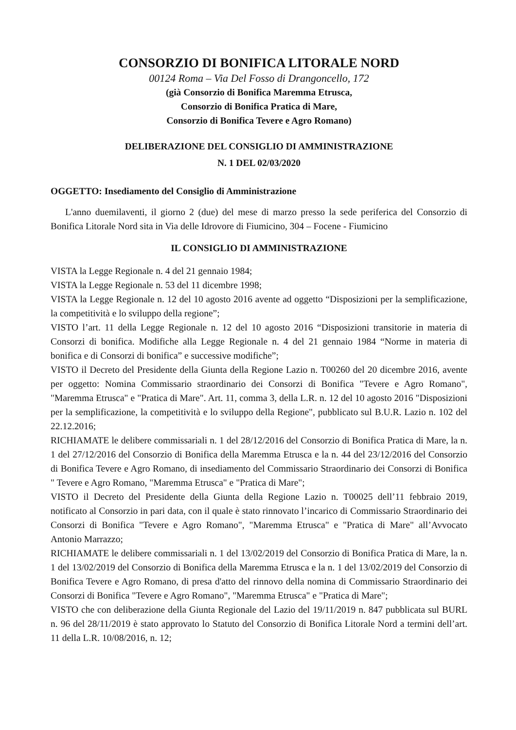CONSORZIO DI BONIFICA LITORALE NORD
00124 Roma – Via Del Fosso di Drangoncello, 172
(già Consorzio di Bonifica Maremma Etrusca,
Consorzio di Bonifica Pratica di Mare,
Consorzio di Bonifica Tevere e Agro Romano)
DELIBERAZIONE DEL CONSIGLIO DI AMMINISTRAZIONE
N. 1 DEL 02/03/2020
OGGETTO: Insediamento del Consiglio di Amministrazione
L'anno duemilaventi, il giorno 2 (due) del mese di marzo presso la sede periferica del Consorzio di Bonifica Litorale Nord sita in Via delle Idrovore di Fiumicino, 304 – Focene - Fiumicino
IL CONSIGLIO DI AMMINISTRAZIONE
VISTA la Legge Regionale n. 4 del 21 gennaio 1984;
VISTA la Legge Regionale n. 53 del 11 dicembre 1998;
VISTA la Legge Regionale n. 12 del 10 agosto 2016 avente ad oggetto “Disposizioni per la semplificazione, la competitività e lo sviluppo della regione”;
VISTO l’art. 11 della Legge Regionale n. 12 del 10 agosto 2016 “Disposizioni transitorie in materia di Consorzi di bonifica. Modifiche alla Legge Regionale n. 4 del 21 gennaio 1984 “Norme in materia di bonifica e di Consorzi di bonifica” e successive modifiche”;
VISTO il Decreto del Presidente della Giunta della Regione Lazio n. T00260 del 20 dicembre 2016, avente per oggetto: Nomina Commissario straordinario dei Consorzi di Bonifica "Tevere e Agro Romano", "Maremma Etrusca" e "Pratica di Mare". Art. 11, comma 3, della L.R. n. 12 del 10 agosto 2016 "Disposizioni per la semplificazione, la competitività e lo sviluppo della Regione", pubblicato sul B.U.R. Lazio n. 102 del 22.12.2016;
RICHIAMATE le delibere commissariali n. 1 del 28/12/2016 del Consorzio di Bonifica Pratica di Mare, la n. 1 del 27/12/2016 del Consorzio di Bonifica della Maremma Etrusca e la n. 44 del 23/12/2016 del Consorzio di Bonifica Tevere e Agro Romano, di insediamento del Commissario Straordinario dei Consorzi di Bonifica " Tevere e Agro Romano, "Maremma Etrusca" e "Pratica di Mare";
VISTO il Decreto del Presidente della Giunta della Regione Lazio n. T00025 dell’11 febbraio 2019, notificato al Consorzio in pari data, con il quale è stato rinnovato l’incarico di Commissario Straordinario dei Consorzi di Bonifica "Tevere e Agro Romano", "Maremma Etrusca" e "Pratica di Mare" all’Avvocato Antonio Marrazzo;
RICHIAMATE le delibere commissariali n. 1 del 13/02/2019 del Consorzio di Bonifica Pratica di Mare, la n. 1 del 13/02/2019 del Consorzio di Bonifica della Maremma Etrusca e la n. 1 del 13/02/2019 del Consorzio di Bonifica Tevere e Agro Romano, di presa d'atto del rinnovo della nomina di Commissario Straordinario dei Consorzi di Bonifica "Tevere e Agro Romano", "Maremma Etrusca" e "Pratica di Mare";
VISTO che con deliberazione della Giunta Regionale del Lazio del 19/11/2019 n. 847 pubblicata sul BURL n. 96 del 28/11/2019 è stato approvato lo Statuto del Consorzio di Bonifica Litorale Nord a termini dell’art. 11 della L.R. 10/08/2016, n. 12;